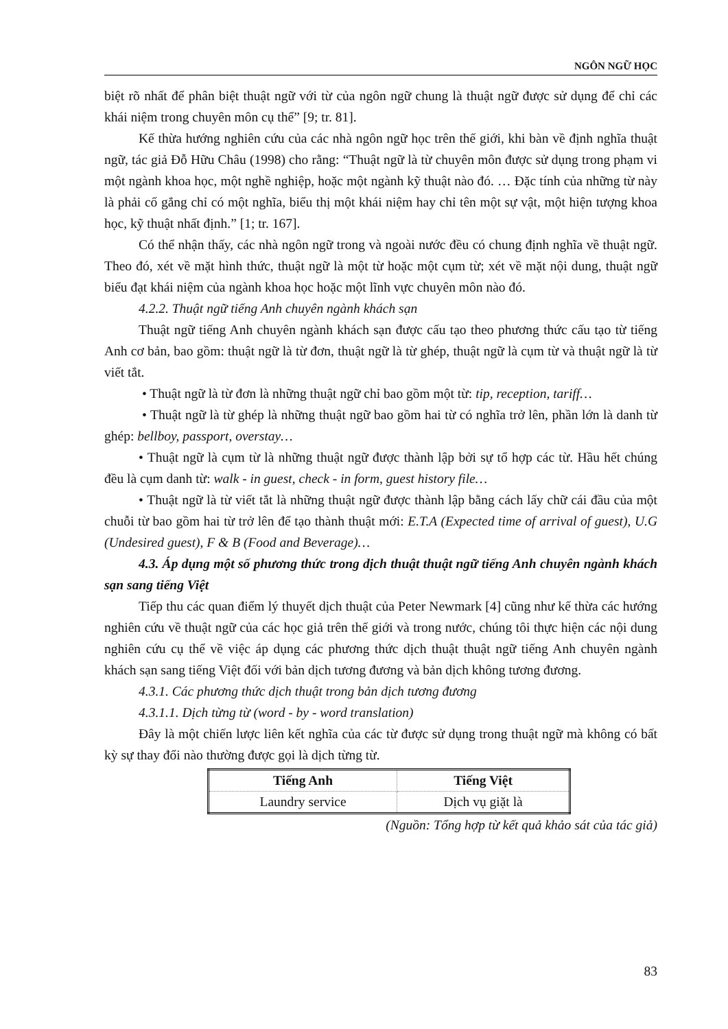NGÔN NGỮ HỌC
biệt rõ nhất để phân biệt thuật ngữ với từ của ngôn ngữ chung là thuật ngữ được sử dụng để chỉ các khái niệm trong chuyên môn cụ thể” [9; tr. 81].
Kế thừa hướng nghiên cứu của các nhà ngôn ngữ học trên thế giới, khi bàn về định nghĩa thuật ngữ, tác giả Đỗ Hữu Châu (1998) cho rằng: “Thuật ngữ là từ chuyên môn được sử dụng trong phạm vi một ngành khoa học, một nghề nghiệp, hoặc một ngành kỹ thuật nào đó. … Đặc tính của những từ này là phải cố gắng chỉ có một nghĩa, biểu thị một khái niệm hay chỉ tên một sự vật, một hiện tượng khoa học, kỹ thuật nhất định.” [1; tr. 167].
Có thể nhận thấy, các nhà ngôn ngữ trong và ngoài nước đều có chung định nghĩa về thuật ngữ. Theo đó, xét về mặt hình thức, thuật ngữ là một từ hoặc một cụm từ; xét về mặt nội dung, thuật ngữ biểu đạt khái niệm của ngành khoa học hoặc một lĩnh vực chuyên môn nào đó.
4.2.2. Thuật ngữ tiếng Anh chuyên ngành khách sạn
Thuật ngữ tiếng Anh chuyên ngành khách sạn được cấu tạo theo phương thức cấu tạo từ tiếng Anh cơ bản, bao gồm: thuật ngữ là từ đơn, thuật ngữ là từ ghép, thuật ngữ là cụm từ và thuật ngữ là từ viết tắt.
• Thuật ngữ là từ đơn là những thuật ngữ chỉ bao gồm một từ: tip, reception, tariff…
• Thuật ngữ là từ ghép là những thuật ngữ bao gồm hai từ có nghĩa trở lên, phần lớn là danh từ ghép: bellboy, passport, overstay…
• Thuật ngữ là cụm từ là những thuật ngữ được thành lập bởi sự tổ hợp các từ. Hầu hết chúng đều là cụm danh từ: walk - in guest, check - in form, guest history file…
• Thuật ngữ là từ viết tắt là những thuật ngữ được thành lập bằng cách lấy chữ cái đầu của một chuỗi từ bao gồm hai từ trở lên để tạo thành thuật mới: E.T.A (Expected time of arrival of guest), U.G (Undesired guest), F & B (Food and Beverage)…
4.3. Áp dụng một số phương thức trong dịch thuật thuật ngữ tiếng Anh chuyên ngành khách sạn sang tiếng Việt
Tiếp thu các quan điểm lý thuyết dịch thuật của Peter Newmark [4] cũng như kế thừa các hướng nghiên cứu về thuật ngữ của các học giả trên thế giới và trong nước, chúng tôi thực hiện các nội dung nghiên cứu cụ thể về việc áp dụng các phương thức dịch thuật thuật ngữ tiếng Anh chuyên ngành khách sạn sang tiếng Việt đối với bản dịch tương đương và bản dịch không tương đương.
4.3.1. Các phương thức dịch thuật trong bản dịch tương đương
4.3.1.1. Dịch từng từ (word - by - word translation)
Đây là một chiến lược liên kết nghĩa của các từ được sử dụng trong thuật ngữ mà không có bất kỳ sự thay đổi nào thường được gọi là dịch từng từ.
| Tiếng Anh | Tiếng Việt |
| --- | --- |
| Laundry service | Dịch vụ giặt là |
(Nguồn: Tổng hợp từ kết quả khảo sát của tác giả)
83